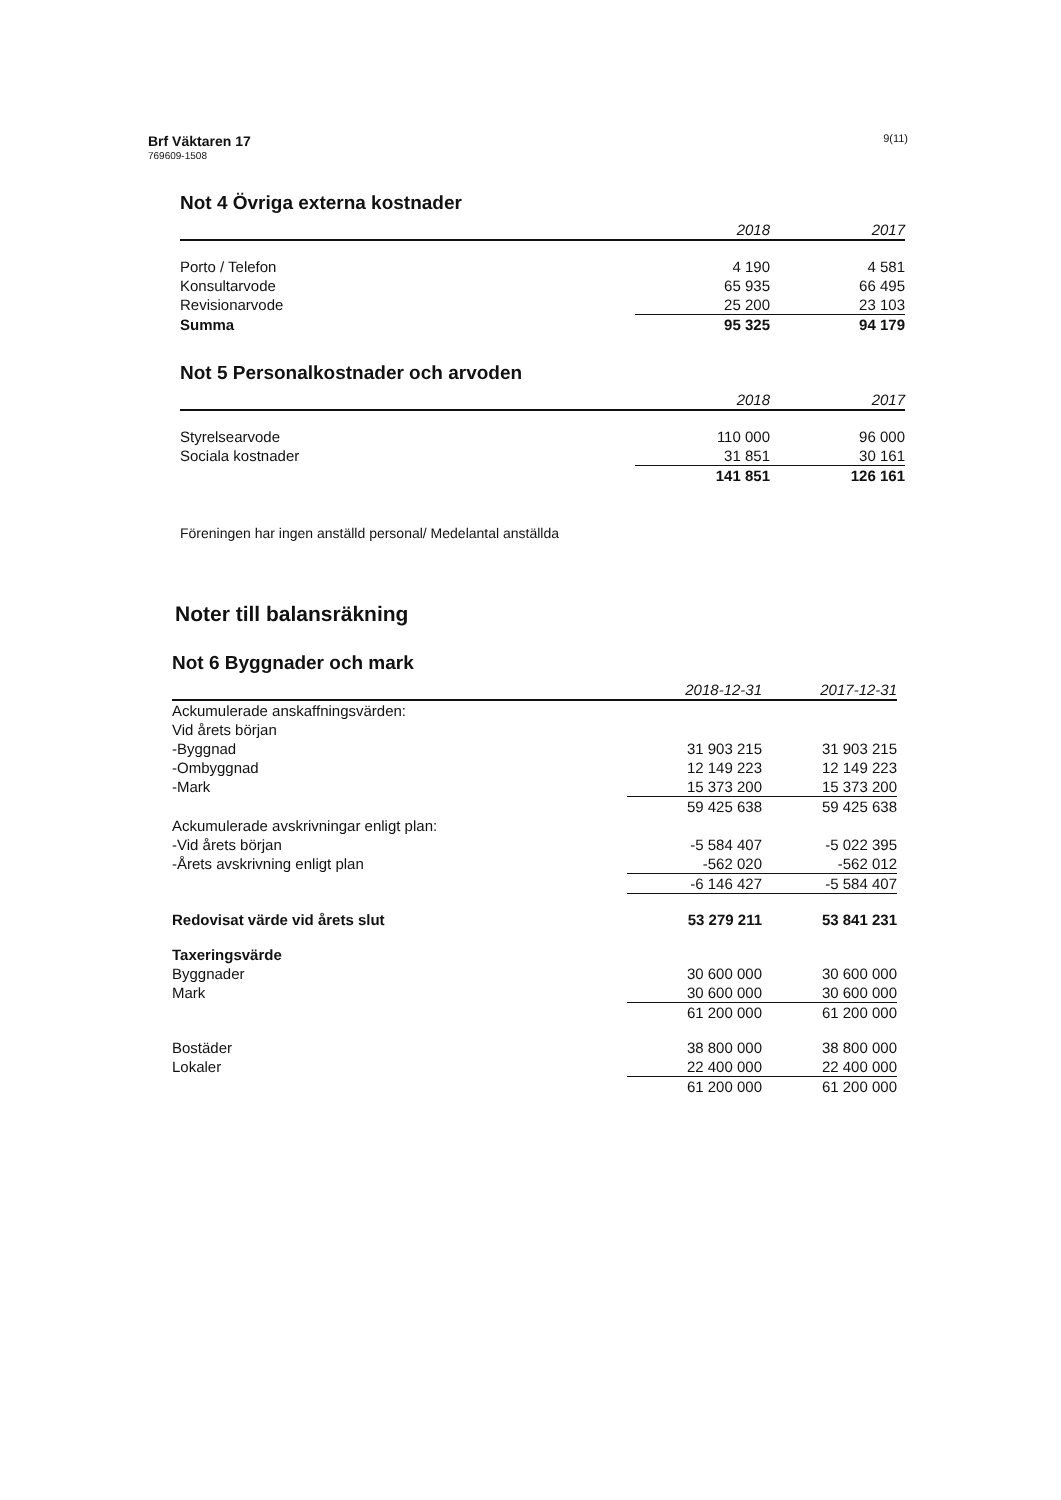Brf Väktaren 17
769609-1508
9(11)
Not 4 Övriga externa kostnader
| | 2018 | 2017 |
| --- | --- | --- |
| Porto / Telefon | 4 190 | 4 581 |
| Konsultarvode | 65 935 | 66 495 |
| Revisionarvode | 25 200 | 23 103 |
| Summa | 95 325 | 94 179 |
Not 5 Personalkostnader och arvoden
| | 2018 | 2017 |
| --- | --- | --- |
| Styrelsearvode | 110 000 | 96 000 |
| Sociala kostnader | 31 851 | 30 161 |
| | 141 851 | 126 161 |
Föreningen har ingen anställd personal/ Medelantal anställda
Noter till balansräkning
Not 6 Byggnader och mark
| | 2018-12-31 | 2017-12-31 |
| --- | --- | --- |
| Ackumulerade anskaffningsvärden: | | |
| Vid årets början | | |
| -Byggnad | 31 903 215 | 31 903 215 |
| -Ombyggnad | 12 149 223 | 12 149 223 |
| -Mark | 15 373 200 | 15 373 200 |
| | 59 425 638 | 59 425 638 |
| Ackumulerade avskrivningar enligt plan: | | |
| -Vid årets början | -5 584 407 | -5 022 395 |
| -Årets avskrivning enligt plan | -562 020 | -562 012 |
| | -6 146 427 | -5 584 407 |
| Redovisat värde vid årets slut | 53 279 211 | 53 841 231 |
| Taxeringsvärde | | |
| Byggnader | 30 600 000 | 30 600 000 |
| Mark | 30 600 000 | 30 600 000 |
| | 61 200 000 | 61 200 000 |
| Bostäder | 38 800 000 | 38 800 000 |
| Lokaler | 22 400 000 | 22 400 000 |
| | 61 200 000 | 61 200 000 |